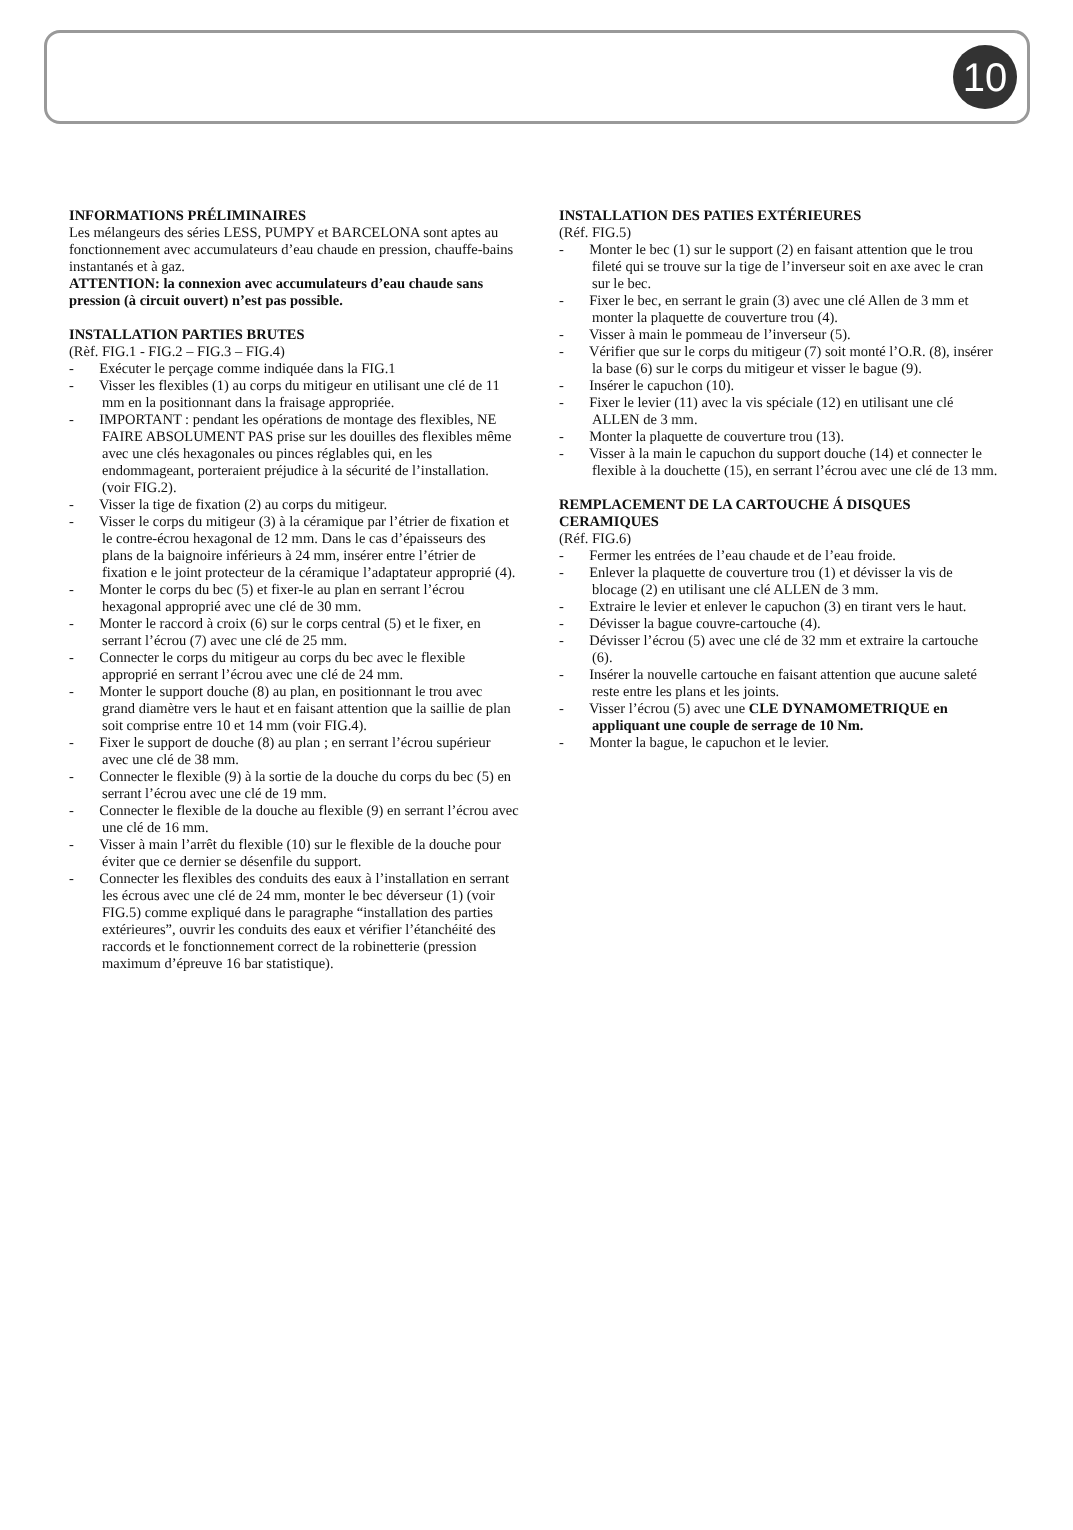10
INFORMATIONS PRÉLIMINAIRES
Les mélangeurs des séries LESS, PUMPY et BARCELONA sont aptes au fonctionnement avec accumulateurs d’eau chaude en pression, chauffe-bains instantanés et à gaz.
ATTENTION: la connexion avec accumulateurs d’eau chaude sans pression (à circuit ouvert) n’est pas possible.
INSTALLATION PARTIES BRUTES
(Rèf. FIG.1 - FIG.2 – FIG.3 – FIG.4)
- Exécuter le perçage comme indiquée dans la FIG.1
- Visser les flexibles (1) au corps du mitigeur en utilisant une clé de 11 mm en la positionnant dans la fraisage appropriée.
- IMPORTANT : pendant les opérations de montage des flexibles, NE FAIRE ABSOLUMENT PAS prise sur les douilles des flexibles même avec une clés hexagonales ou pinces réglables qui, en les endommageant, porteraient préjudice à la sécurité de l’installation. (voir FIG.2).
- Visser la tige de fixation (2) au corps du mitigeur.
- Visser le corps du mitigeur (3) à la céramique par l’étrier de fixation et le contre-écrou hexagonal de 12 mm. Dans le cas d’épaisseurs des plans de la baignoire inférieurs à 24 mm, insérer entre l’étrier de fixation e le joint protecteur de la céramique l’adaptateur approprié (4).
- Monter le corps du bec (5) et fixer-le au plan en serrant l’écrou hexagonal approprié avec une clé de 30 mm.
- Monter le raccord à croix (6) sur le corps central (5) et le fixer, en serrant l’écrou (7) avec une clé de 25 mm.
- Connecter le corps du mitigeur au corps du bec avec le flexible approprié en serrant l’écrou avec une clé de 24 mm.
- Monter le support douche (8) au plan, en positionnant le trou avec grand diamètre vers le haut et en faisant attention que la saillie de plan soit comprise entre 10 et 14 mm (voir FIG.4).
- Fixer le support de douche (8) au plan ; en serrant l’écrou supérieur avec une clé de 38 mm.
- Connecter le flexible (9) à la sortie de la douche du corps du bec (5) en serrant l’écrou avec une clé de 19 mm.
- Connecter le flexible de la douche au flexible (9) en serrant l’écrou avec une clé de 16 mm.
- Visser à main l’arrêt du flexible (10) sur le flexible de la douche pour éviter que ce dernier se désenfile du support.
- Connecter les flexibles des conduits des eaux à l’installation en serrant les écrous avec une clé de 24 mm, monter le bec déverseur (1) (voir FIG.5) comme expliqué dans le paragraphe “installation des parties extérieures”, ouvrir les conduits des eaux et vérifier l’étanchéité des raccords et le fonctionnement correct de la robinetterie (pression maximum d’épreuve 16 bar statistique).
INSTALLATION DES PATIES EXTÉRIEURES
(Réf. FIG.5)
- Monter le bec (1) sur le support (2) en faisant attention que le trou fileté qui se trouve sur la tige de l’inverseur soit en axe avec le cran sur le bec.
- Fixer le bec, en serrant le grain (3) avec une clé Allen de 3 mm et monter la plaquette de couverture trou (4).
- Visser à main le pommeau de l’inverseur (5).
- Vérifier que sur le corps du mitigeur (7) soit monté l’O.R. (8), insérer la base (6) sur le corps du mitigeur et visser le bague (9).
- Insérer le capuchon (10).
- Fixer le levier (11) avec la vis spéciale (12) en utilisant une clé ALLEN de 3 mm.
- Monter la plaquette de couverture trou (13).
- Visser à la main le capuchon du support douche (14) et connecter le flexible à la douchette (15), en serrant l’écrou avec une clé de 13 mm.
REMPLACEMENT DE LA CARTOUCHE Á DISQUES CERAMIQUES
(Réf. FIG.6)
- Fermer les entrées de l’eau chaude et de l’eau froide.
- Enlever la plaquette de couverture trou (1) et dévisser la vis de blocage (2) en utilisant une clé ALLEN de 3 mm.
- Extraire le levier et enlever le capuchon (3) en tirant vers le haut.
- Dévisser la bague couvre-cartouche (4).
- Dévisser l’écrou (5) avec une clé de 32 mm et extraire la cartouche (6).
- Insérer la nouvelle cartouche en faisant attention que aucune saleté reste entre les plans et les joints.
- Visser l’écrou (5) avec une CLE DYNAMOMETRIQUE en appliquant une couple de serrage de 10 Nm.
- Monter la bague, le capuchon et le levier.